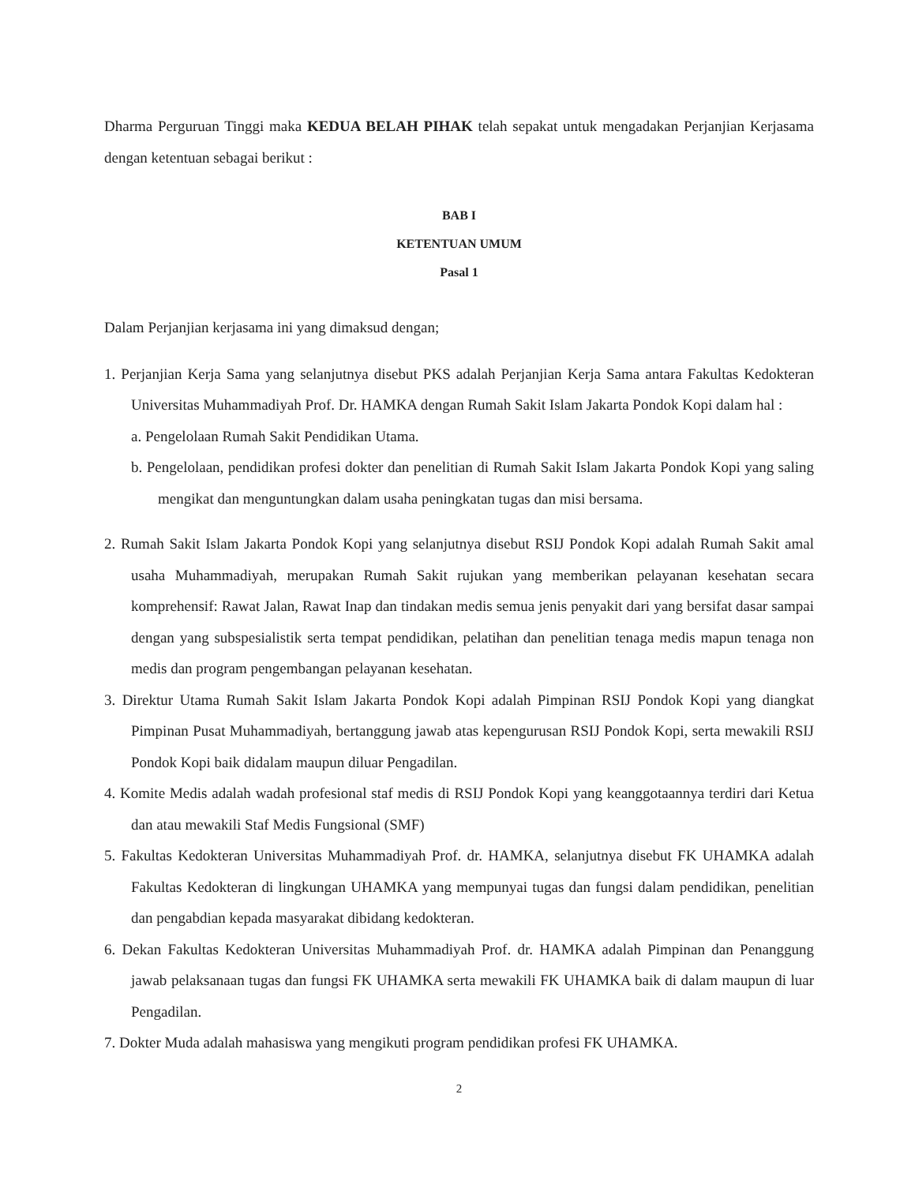Dharma Perguruan Tinggi maka KEDUA BELAH PIHAK telah sepakat untuk mengadakan Perjanjian Kerjasama dengan ketentuan sebagai berikut :
BAB I
KETENTUAN UMUM
Pasal 1
Dalam Perjanjian kerjasama ini yang dimaksud dengan;
1. Perjanjian Kerja Sama yang selanjutnya disebut PKS adalah Perjanjian Kerja Sama antara Fakultas Kedokteran Universitas Muhammadiyah Prof. Dr. HAMKA dengan Rumah Sakit Islam Jakarta Pondok Kopi dalam hal :
a. Pengelolaan Rumah Sakit Pendidikan Utama.
b. Pengelolaan, pendidikan profesi dokter dan penelitian di Rumah Sakit Islam Jakarta Pondok Kopi yang saling mengikat dan menguntungkan dalam usaha peningkatan tugas dan misi bersama.
2. Rumah Sakit Islam Jakarta Pondok Kopi yang selanjutnya disebut RSIJ Pondok Kopi adalah Rumah Sakit amal usaha Muhammadiyah, merupakan Rumah Sakit rujukan yang memberikan pelayanan kesehatan secara komprehensif: Rawat Jalan, Rawat Inap dan tindakan medis semua jenis penyakit dari yang bersifat dasar sampai dengan yang subspesialistik serta tempat pendidikan, pelatihan dan penelitian tenaga medis mapun tenaga non medis dan program pengembangan pelayanan kesehatan.
3. Direktur Utama Rumah Sakit Islam Jakarta Pondok Kopi adalah Pimpinan RSIJ Pondok Kopi yang diangkat Pimpinan Pusat Muhammadiyah, bertanggung jawab atas kepengurusan RSIJ Pondok Kopi, serta mewakili RSIJ Pondok Kopi baik didalam maupun diluar Pengadilan.
4. Komite Medis adalah wadah profesional staf medis di RSIJ Pondok Kopi yang keanggotaannya terdiri dari Ketua dan atau mewakili Staf Medis Fungsional (SMF)
5. Fakultas Kedokteran Universitas Muhammadiyah Prof. dr. HAMKA, selanjutnya disebut FK UHAMKA adalah Fakultas Kedokteran di lingkungan UHAMKA yang mempunyai tugas dan fungsi dalam pendidikan, penelitian dan pengabdian kepada masyarakat dibidang kedokteran.
6. Dekan Fakultas Kedokteran Universitas Muhammadiyah Prof. dr. HAMKA adalah Pimpinan dan Penanggung jawab pelaksanaan tugas dan fungsi FK UHAMKA serta mewakili FK UHAMKA baik di dalam maupun di luar Pengadilan.
7. Dokter Muda adalah mahasiswa yang mengikuti program pendidikan profesi FK UHAMKA.
2